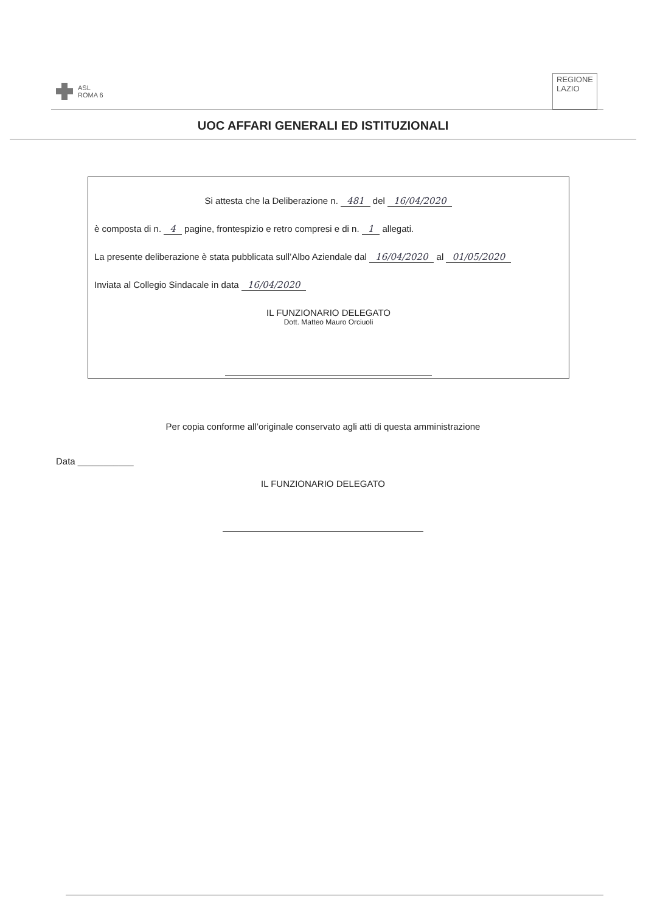ASL
ROMA 6
REGIONE
LAZIO
UOC AFFARI GENERALI ED ISTITUZIONALI
Si attesta che la Deliberazione n. 481 del 16/04/2020
è composta di n. 4 pagine, frontespizio e retro compresi e di n. 1 allegati.
La presente deliberazione è stata pubblicata sull’Albo Aziendale dal 16/04/2020 al 01/05/2020
Inviata al Collegio Sindacale in data 16/04/2020
IL FUNZIONARIO DELEGATO
Dott. Matteo Mauro Orciuoli
Per copia conforme all’originale conservato agli atti di questa amministrazione
Data ___________
IL FUNZIONARIO DELEGATO